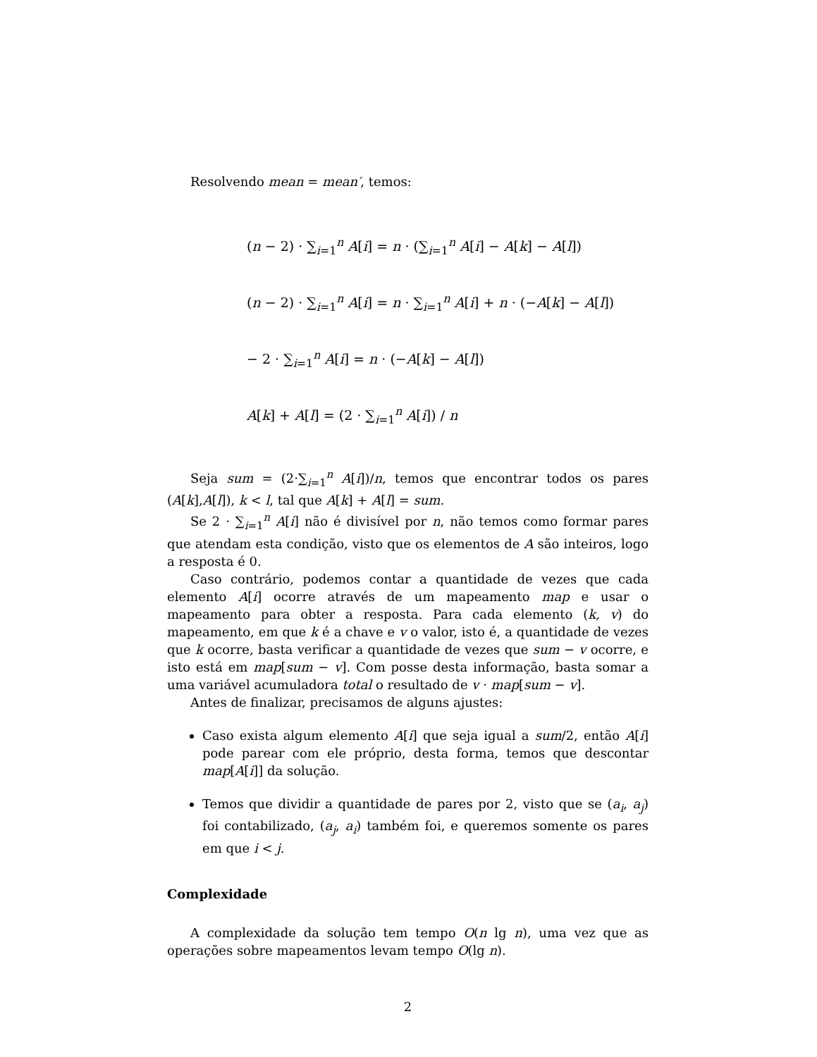Resolvendo mean = mean′, temos:
(n − 2) · ∑<sub>i=1</sub><sup>n</sup> A[i] = n · (∑<sub>i=1</sub><sup>n</sup> A[i] − A[k] − A[l])
(n − 2) · ∑<sub>i=1</sub><sup>n</sup> A[i] = n · ∑<sub>i=1</sub><sup>n</sup> A[i] + n · (−A[k] − A[l])
− 2 · ∑<sub>i=1</sub><sup>n</sup> A[i] = n · (−A[k] − A[l])
A[k] + A[l] = (2 · ∑<sub>i=1</sub><sup>n</sup> A[i]) / n
Seja sum = (2·∑<sub>i=1</sub><sup>n</sup> A[i])/n, temos que encontrar todos os pares (A[k],A[l]), k < l, tal que A[k] + A[l] = sum.
Se 2 · ∑<sub>i=1</sub><sup>n</sup> A[i] não é divisível por n, não temos como formar pares que atendam esta condição, visto que os elementos de A são inteiros, logo a resposta é 0.
Caso contrário, podemos contar a quantidade de vezes que cada elemento A[i] ocorre através de um mapeamento map e usar o mapeamento para obter a resposta. Para cada elemento (k, v) do mapeamento, em que k é a chave e v o valor, isto é, a quantidade de vezes que k ocorre, basta verificar a quantidade de vezes que sum − v ocorre, e isto está em map[sum − v]. Com posse desta informação, basta somar a uma variável acumuladora total o resultado de v · map[sum − v].
Antes de finalizar, precisamos de alguns ajustes:
Caso exista algum elemento A[i] que seja igual a sum/2, então A[i] pode parear com ele próprio, desta forma, temos que descontar map[A[i]] da solução.
Temos que dividir a quantidade de pares por 2, visto que se (a<sub>i</sub>, a<sub>j</sub>) foi contabilizado, (a<sub>j</sub>, a<sub>i</sub>) também foi, e queremos somente os pares em que i < j.
Complexidade
A complexidade da solução tem tempo O(n lg n), uma vez que as operações sobre mapeamentos levam tempo O(lg n).
2